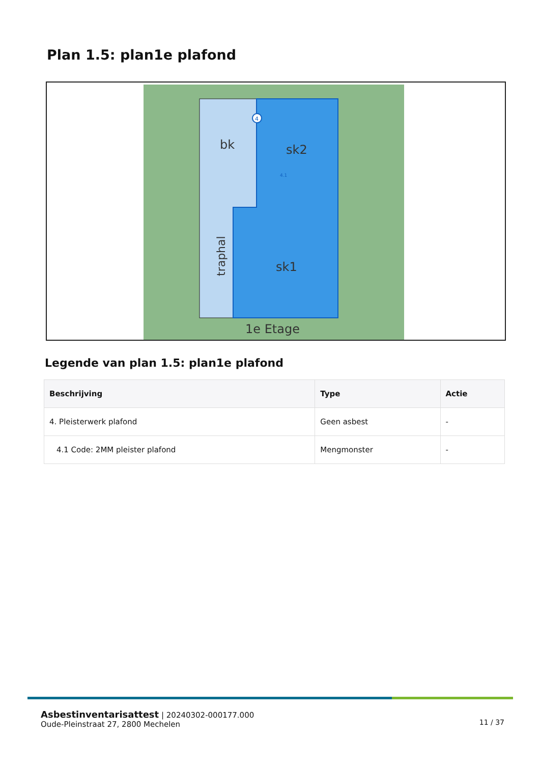Plan 1.5: plan1e plafond
bk
sk2
sk1
traphal
1e Etage
4
4.1
Legende van plan 1.5: plan1e plafond
| Beschrijving | Type | Actie |
| --- | --- | --- |
| 4. Pleisterwerk plafond | Geen asbest | - |
| 4.1 Code: 2MM pleister plafond | Mengmonster | - |
Asbestinventarisattest | 20240302-000177.000
Oude-Pleinstraat 27, 2800 Mechelen
11 / 37